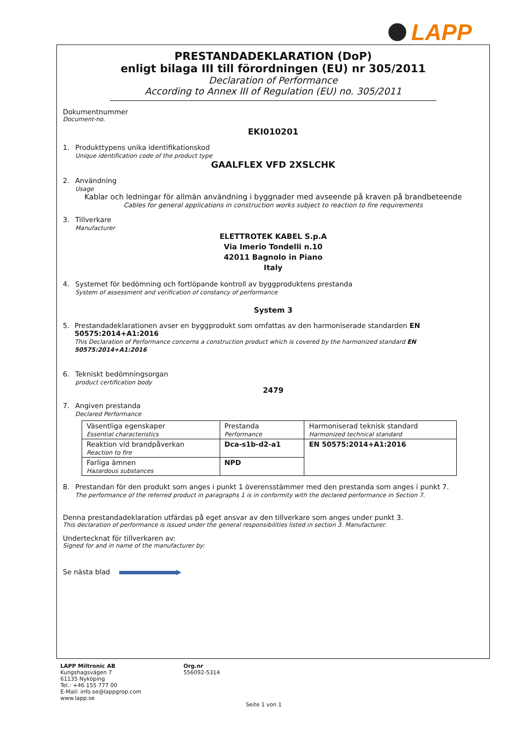LAPP
PRESTANDADEKLARATION (DoP)
enligt bilaga III till förordningen (EU) nr 305/2011
Declaration of Performance
According to Annex III of Regulation (EU) no. 305/2011
Dokumentnummer
Document-no.
EKI010201
1. Produkttypens unika identifikationskod
Unique identification code of the product type
GAALFLEX VFD 2XSLCHK
2. Användning
Usage
Kablar och ledningar för allmän användning i byggnader med avseende på kraven på brandbeteende
Cables for general applications in construction works subject to reaction to fire requirements
3. Tillverkare
Manufacturer
ELETTROTEK KABEL S.p.A
Via Imerio Tondelli n.10
42011 Bagnolo in Piano
Italy
4. Systemet för bedömning och fortlöpande kontroll av byggproduktens prestanda
System of assessment and verification of constancy of performance
System 3
5. Prestandadeklarationen avser en byggprodukt som omfattas av den harmoniserade standarden EN 50575:2014+A1:2016
This Declaration of Performance concerns a construction product which is covered by the harmonized standard EN 50575:2014+A1:2016
6. Tekniskt bedömningsorgan
product certification body
2479
7. Angiven prestanda
Declared Performance
| Väsentliga egenskaper Essential characteristics | Prestanda Performance | Harmoniserad teknisk standard Harmonized technical standard |
| Reaktion vid brandpåverkan Reaction to fire | Dca-s1b-d2-a1 | EN 50575:2014+A1:2016 |
| Farliga ämnen Hazardous substances | NPD | |
8. Prestandan för den produkt som anges i punkt 1 överensstämmer med den prestanda som anges i punkt 7.
The performance of the referred product in paragraphs 1 is in conformity with the declared performance in Section 7.
Denna prestandadeklaration utfärdas på eget ansvar av den tillverkare som anges under punkt 3.
This declaration of performance is issued under the general responsibilities listed in section 3. Manufacturer.
Undertecknat för tillverkaren av:
Signed for and in name of the manufacturer by:
Se nästa blad ▶
LAPP Miltronic AB
Kungshagsvägen 7
61135 Nyköping
Tel.: +46 155 777 00
E-Mail: info.se@lappgrop.com
www.lapp.se
Org.nr
556092-5314
Seite 1 von 1